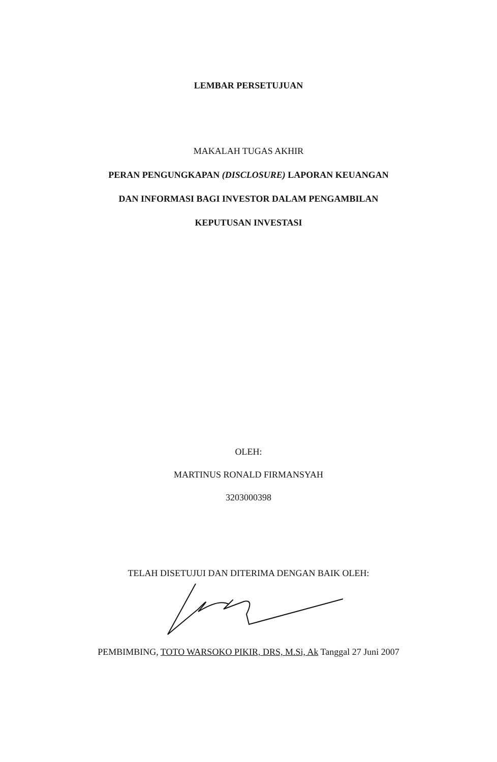LEMBAR PERSETUJUAN
MAKALAH TUGAS AKHIR
PERAN PENGUNGKAPAN (DISCLOSURE) LAPORAN KEUANGAN
DAN INFORMASI BAGI INVESTOR DALAM PENGAMBILAN
KEPUTUSAN INVESTASI
OLEH:
MARTINUS RONALD FIRMANSYAH
3203000398
TELAH DISETUJUI DAN DITERIMA DENGAN BAIK OLEH:
PEMBIMBING, TOTO WARSOKO PIKIR, DRS, M.Si, Ak Tanggal 27 Juni 2007